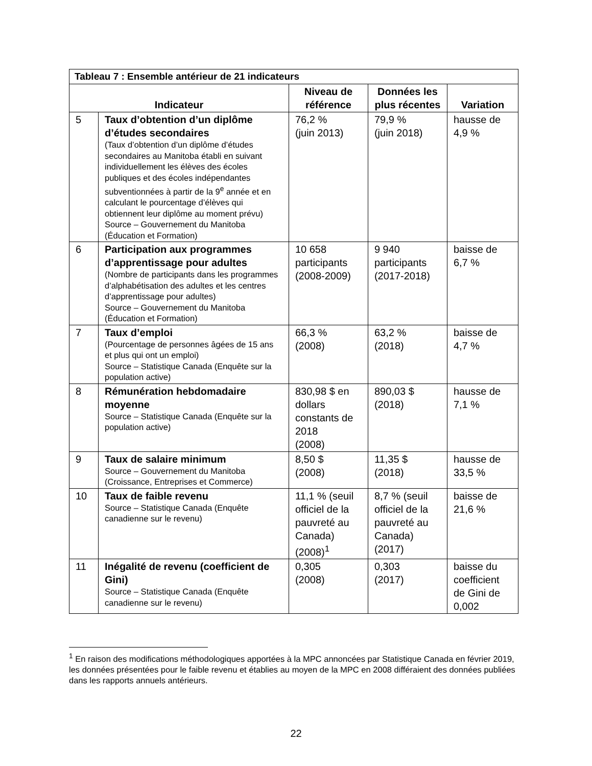| Tableau 7 : Ensemble antérieur de 21 indicateurs | | | | |
| --- | --- | --- | --- | --- |
| Indicateur | | Niveau de référence | Données les plus récentes | Variation |
| 5 | Taux d’obtention d’un diplôme d’études secondaires (Taux d’obtention d’un diplôme d’études secondaires au Manitoba établi en suivant individuellement les élèves des écoles publiques et des écoles indépendantes subventionnées à partir de la 9<sup>e</sup> année et en calculant le pourcentage d’élèves qui obtiennent leur diplôme au moment prévu) Source – Gouvernement du Manitoba (Éducation et Formation) | 76,2 % (juin 2013) | 79,9 % (juin 2018) | hausse de 4,9 % |
| 6 | Participation aux programmes d’apprentissage pour adultes (Nombre de participants dans les programmes d’alphabétisation des adultes et les centres d’apprentissage pour adultes) Source – Gouvernement du Manitoba (Éducation et Formation) | 10 658 participants (2008-2009) | 9 940 participants (2017-2018) | baisse de 6,7 % |
| 7 | Taux d’emploi (Pourcentage de personnes âgées de 15 ans et plus qui ont un emploi) Source – Statistique Canada (Enquête sur la population active) | 66,3 % (2008) | 63,2 % (2018) | baisse de 4,7 % |
| 8 | Rémunération hebdomadaire moyenne Source – Statistique Canada (Enquête sur la population active) | 830,98 $ en dollars constants de 2018 (2008) | 890,03 $ (2018) | hausse de 7,1 % |
| 9 | Taux de salaire minimum Source – Gouvernement du Manitoba (Croissance, Entreprises et Commerce) | 8,50 $ (2008) | 11,35 $ (2018) | hausse de 33,5 % |
| 10 | Taux de faible revenu Source – Statistique Canada (Enquête canadienne sur le revenu) | 11,1 % (seuil officiel de la pauvreté au Canada) (2008)<sup>1</sup> | 8,7 % (seuil officiel de la pauvreté au Canada) (2017) | baisse de 21,6 % |
| 11 | Inégalité de revenu (coefficient de Gini) Source – Statistique Canada (Enquête canadienne sur le revenu) | 0,305 (2008) | 0,303 (2017) | baisse du coefficient de Gini de 0,002 |
<sup>1</sup> En raison des modifications méthodologiques apportées à la MPC annoncées par Statistique Canada en février 2019, les données présentées pour le faible revenu et établies au moyen de la MPC en 2008 différaient des données publiées dans les rapports annuels antérieurs.
22